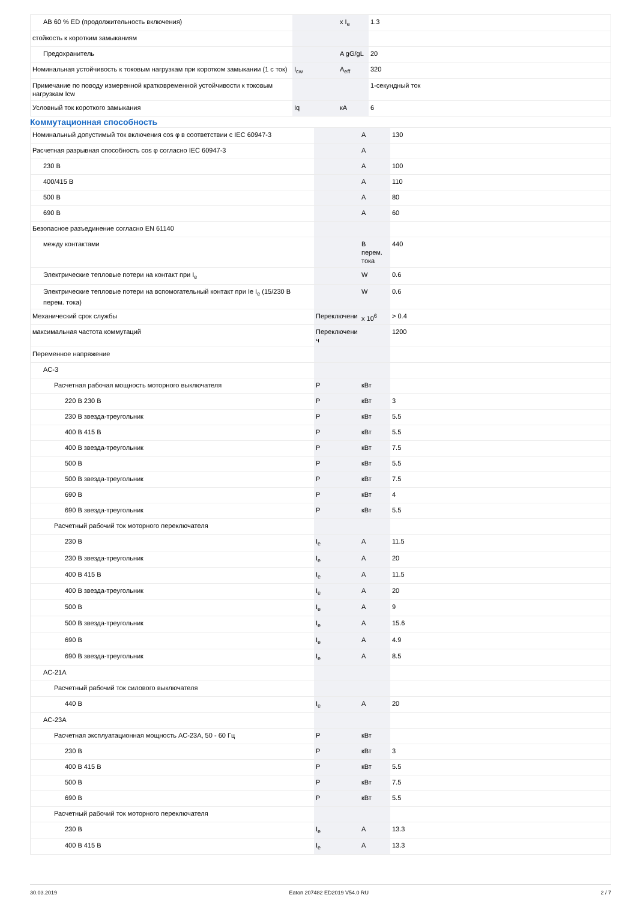| AB 60 % ED (продолжительность включения) | | x I<sub>e</sub> | 1.3 |
| стойкость к коротким замыканиям | | | |
| Предохранитель | | A gG/gL | 20 |
| Номинальная устойчивость к токовым нагрузкам при коротком замыкании (1 с ток) | I<sub>cw</sub> | A<sub>eff</sub> | 320 |
| Примечание по поводу измеренной кратковременной устойчивости к токовым нагрузкам Icw | | | 1-секундный ток |
| Условный ток короткого замыкания | Iq | кА | 6 |
Коммутационная способность
| Номинальный допустимый ток включения cos φ в соответствии с IEC 60947-3 | | A | 130 |
| Расчетная разрывная способность cos φ согласно IEC 60947-3 | | A | |
| 230 В | | A | 100 |
| 400/415 В | | A | 110 |
| 500 В | | A | 80 |
| 690 В | | A | 60 |
| Безопасное разъединение согласно EN 61140 | | | |
| между контактами | | В перем. тока | 440 |
| Электрические тепловые потери на контакт при I<sub>e</sub> | | W | 0.6 |
| Электрические тепловые потери на вспомогательный контакт при Ie I<sub>e</sub> (15/230 В перем. тока) | | W | 0.6 |
| Механический срок службы | Переключени | x 10<sup>6</sup> | > 0.4 |
| максимальная частота коммутаций | Переключени ч | | 1200 |
| Переменное напряжение | | | |
| AC-3 | | | |
| Расчетная рабочая мощность моторного выключателя | P | кВт | |
| 220 В 230 В | P | кВт | 3 |
| 230 В звезда-треугольник | P | кВт | 5.5 |
| 400 В 415 В | P | кВт | 5.5 |
| 400 В звезда-треугольник | P | кВт | 7.5 |
| 500 В | P | кВт | 5.5 |
| 500 В звезда-треугольник | P | кВт | 7.5 |
| 690 В | P | кВт | 4 |
| 690 В звезда-треугольник | P | кВт | 5.5 |
| Расчетный рабочий ток моторного переключателя | | | |
| 230 В | I<sub>e</sub> | A | 11.5 |
| 230 В звезда-треугольник | I<sub>e</sub> | A | 20 |
| 400 В 415 В | I<sub>e</sub> | A | 11.5 |
| 400 В звезда-треугольник | I<sub>e</sub> | A | 20 |
| 500 В | I<sub>e</sub> | A | 9 |
| 500 В звезда-треугольник | I<sub>e</sub> | A | 15.6 |
| 690 В | I<sub>e</sub> | A | 4.9 |
| 690 В звезда-треугольник | I<sub>e</sub> | A | 8.5 |
| AC-21A | | | |
| Расчетный рабочий ток силового выключателя | | | |
| 440 В | I<sub>e</sub> | A | 20 |
| AC-23A | | | |
| Расчетная эксплуатационная мощность AC-23A, 50 - 60 Гц | P | кВт | |
| 230 В | P | кВт | 3 |
| 400 В 415 В | P | кВт | 5.5 |
| 500 В | P | кВт | 7.5 |
| 690 В | P | кВт | 5.5 |
| Расчетный рабочий ток моторного переключателя | | | |
| 230 В | I<sub>e</sub> | A | 13.3 |
| 400 В 415 В | I<sub>e</sub> | A | 13.3 |
30.03.2019 Eaton 207482 ED2019 V54.0 RU 2 / 7